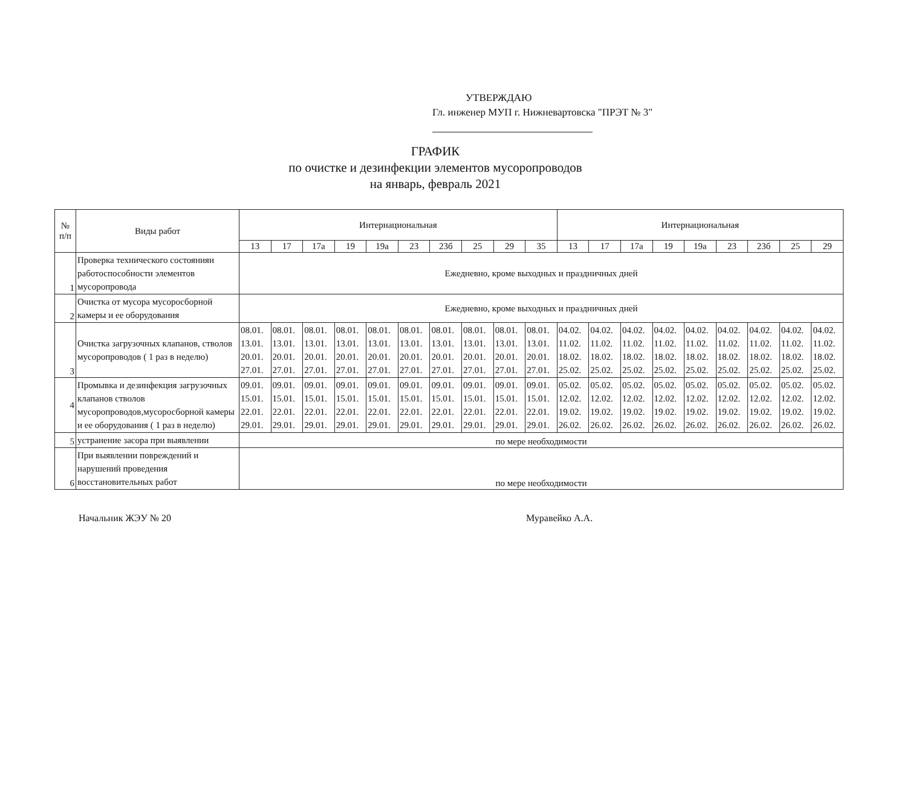УТВЕРЖДАЮ
Гл. инженер МУП г. Нижневартовска "ПРЭТ № 3"
ГРАФИК
по очистке и дезинфекции элементов мусоропроводов
на январь, февраль 2021
| № п/п | Виды работ | Интернациональная | | | | | | | | | | Интернациональная | | | | | | | | |
| --- | --- | --- | --- | --- | --- | --- | --- | --- | --- | --- | --- | --- | --- | --- | --- | --- | --- | --- | --- | --- |
| | | 13 | 17 | 17а | 19 | 19а | 23 | 23б | 25 | 29 | 35 | 13 | 17 | 17а | 19 | 19а | 23 | 23б | 25 | 29 |
| 1 | Проверка технического состоянияи работоспособности элементов мусоропровода | Ежедневно, кроме выходных и праздничных дней | | | | | | | | | | | | | | | | | | |
| 2 | Очистка от мусора мусоросборной камеры и ее оборудования | Ежедневно, кроме выходных и праздничных дней | | | | | | | | | | | | | | | | | | |
| 3 | Очистка загрузочных клапанов, стволов мусоропроводов ( 1 раз в неделю) | 08.01. 13.01. 20.01. 27.01. | 08.01. 13.01. 20.01. 27.01. | 08.01. 13.01. 20.01. 27.01. | 08.01. 13.01. 20.01. 27.01. | 08.01. 13.01. 20.01. 27.01. | 08.01. 13.01. 20.01. 27.01. | 08.01. 13.01. 20.01. 27.01. | 08.01. 13.01. 20.01. 27.01. | 08.01. 13.01. 20.01. 27.01. | 08.01. 13.01. 20.01. 27.01. | 04.02. 11.02. 18.02. 25.02. | 04.02. 11.02. 18.02. 25.02. | 04.02. 11.02. 18.02. 25.02. | 04.02. 11.02. 18.02. 25.02. | 04.02. 11.02. 18.02. 25.02. | 04.02. 11.02. 18.02. 25.02. | 04.02. 11.02. 18.02. 25.02. | 04.02. 11.02. 18.02. 25.02. | 04.02. 11.02. 18.02. 25.02. |
| 4 | Промывка и дезинфекция загрузочных клапанов стволов мусоропроводов,мусоросборной камеры и ее оборудования ( 1 раз в неделю) | 09.01. 15.01. 22.01. 29.01. | 09.01. 15.01. 22.01. 29.01. | 09.01. 15.01. 22.01. 29.01. | 09.01. 15.01. 22.01. 29.01. | 09.01. 15.01. 22.01. 29.01. | 09.01. 15.01. 22.01. 29.01. | 09.01. 15.01. 22.01. 29.01. | 09.01. 15.01. 22.01. 29.01. | 09.01. 15.01. 22.01. 29.01. | 09.01. 15.01. 22.01. 29.01. | 05.02. 12.02. 19.02. 26.02. | 05.02. 12.02. 19.02. 26.02. | 05.02. 12.02. 19.02. 26.02. | 05.02. 12.02. 19.02. 26.02. | 05.02. 12.02. 19.02. 26.02. | 05.02. 12.02. 19.02. 26.02. | 05.02. 12.02. 19.02. 26.02. | 05.02. 12.02. 19.02. 26.02. | 05.02. 12.02. 19.02. 26.02. |
| 5 | устранение засора при выявлении | по мере необходимости | | | | | | | | | | | | | | | | | | |
| 6 | При выявлении повреждений и нарушений проведения восстановительных работ | по мере необходимости | | | | | | | | | | | | | | | | | | |
Начальник ЖЭУ № 20 Муравейко А.А.